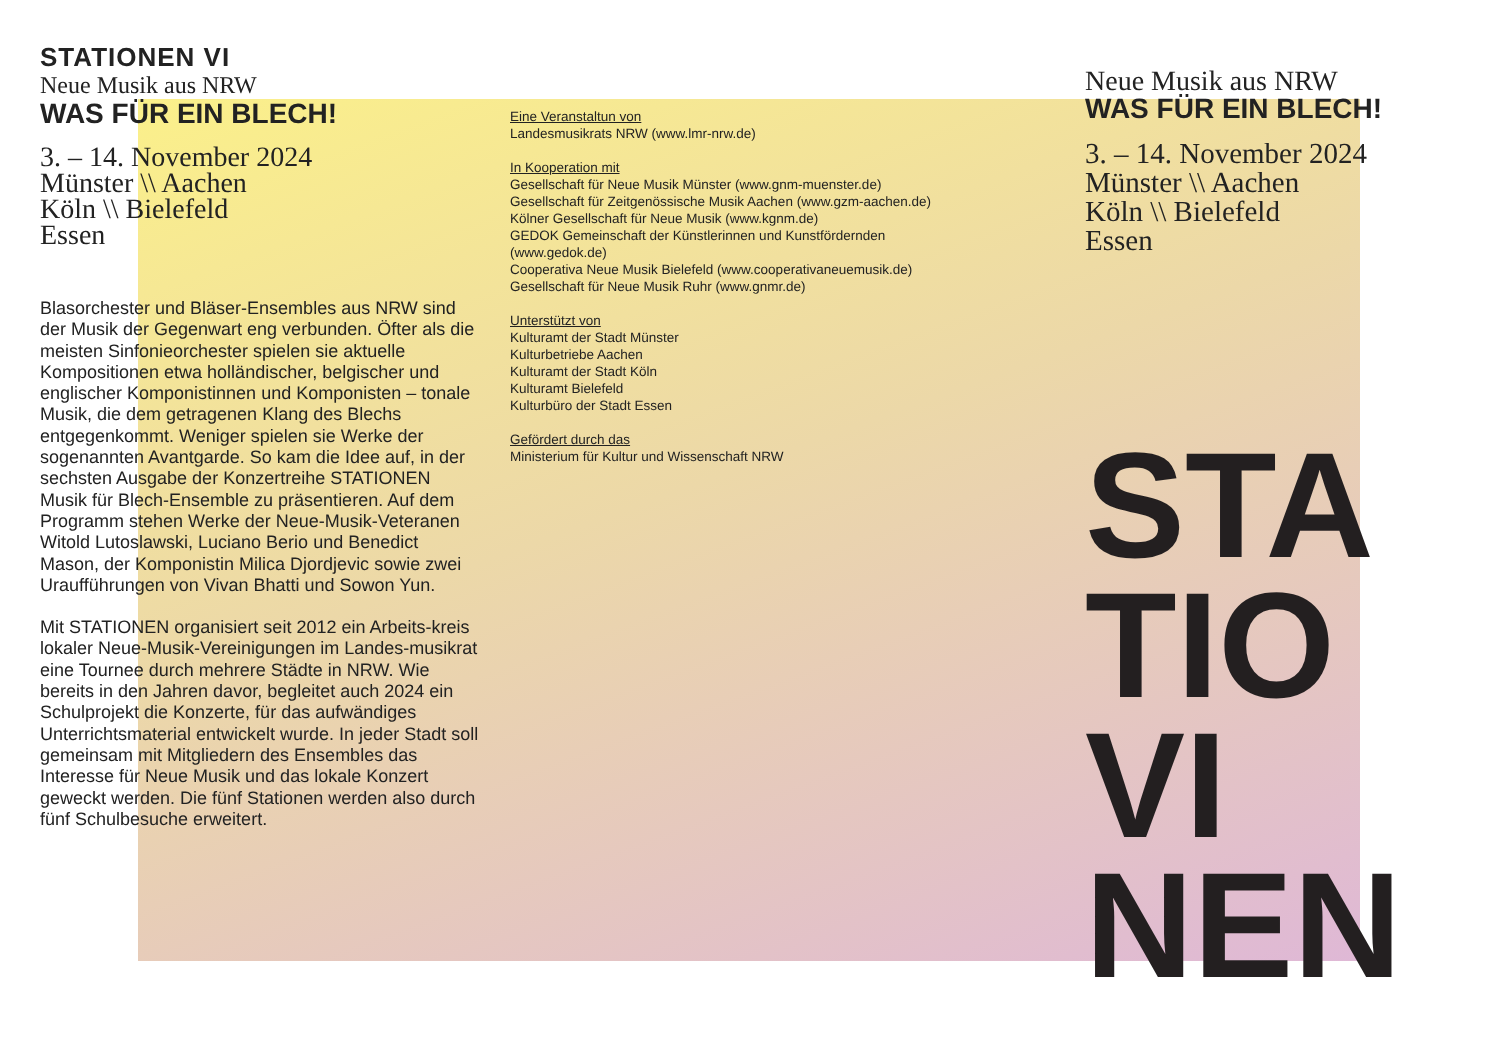STATIONEN VI
Neue Musik aus NRW
WAS FÜR EIN BLECH!
3. – 14. November 2024
Münster \\ Aachen
Köln \\ Bielefeld
Essen
Blasorchester und Bläser-Ensembles aus NRW sind der Musik der Gegenwart eng verbunden. Öfter als die meisten Sinfonieorchester spielen sie aktuelle Kompositionen etwa holländischer, belgischer und englischer Komponistinnen und Komponisten – tonale Musik, die dem getragenen Klang des Blechs entgegenkommt. Weniger spielen sie Werke der sogenannten Avantgarde. So kam die Idee auf, in der sechsten Ausgabe der Konzertreihe STATIONEN Musik für Blech-Ensemble zu präsentieren. Auf dem Programm stehen Werke der Neue-Musik-Veteranen Witold Lutoslawski, Luciano Berio und Benedict Mason, der Komponistin Milica Djordjevic sowie zwei Uraufführungen von Vivan Bhatti und Sowon Yun.
Mit STATIONEN organisiert seit 2012 ein Arbeits-kreis lokaler Neue-Musik-Vereinigungen im Landes-musikrat eine Tournee durch mehrere Städte in NRW. Wie bereits in den Jahren davor, begleitet auch 2024 ein Schulprojekt die Konzerte, für das aufwändiges Unterrichtsmaterial entwickelt wurde. In jeder Stadt soll gemeinsam mit Mitgliedern des Ensembles das Interesse für Neue Musik und das lokale Konzert geweckt werden. Die fünf Stationen werden also durch fünf Schulbesuche erweitert.
Eine Veranstaltun von
Landesmusikrats NRW (www.lmr-nrw.de)
In Kooperation mit
Gesellschaft für Neue Musik Münster (www.gnm-muenster.de)
Gesellschaft für Zeitgenössische Musik Aachen (www.gzm-aachen.de)
Kölner Gesellschaft für Neue Musik (www.kgnm.de)
GEDOK Gemeinschaft der Künstlerinnen und Kunstfördernden (www.gedok.de)
Cooperativa Neue Musik Bielefeld (www.cooperativaneuemusik.de)
Gesellschaft für Neue Musik Ruhr (www.gnmr.de)
Unterstützt von
Kulturamt der Stadt Münster
Kulturbetriebe Aachen
Kulturamt der Stadt Köln
Kulturamt Bielefeld
Kulturbüro der Stadt Essen
Gefördert durch das
Ministerium für Kultur und Wissenschaft NRW
Neue Musik aus NRW
WAS FÜR EIN BLECH!
3. – 14. November 2024
Münster \\ Aachen
Köln \\ Bielefeld
Essen
STA
TIO VI
NEN